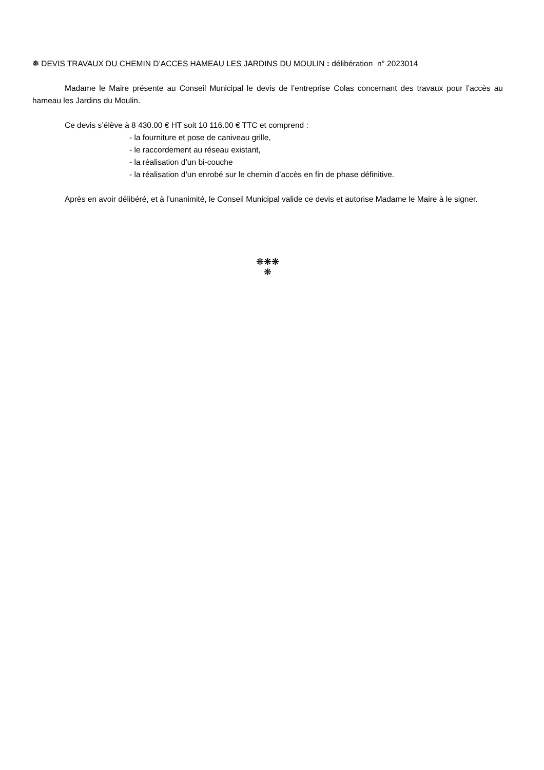❅ DEVIS TRAVAUX DU CHEMIN D’ACCES HAMEAU LES JARDINS DU MOULIN : délibération n° 2023014
Madame le Maire présente au Conseil Municipal le devis de l’entreprise Colas concernant des travaux pour l’accès au hameau les Jardins du Moulin.
Ce devis s’élève à 8 430.00 € HT soit 10 116.00 € TTC et comprend :
- la fourniture et pose de caniveau grille,
- le raccordement au réseau existant,
- la réalisation d’un bi-couche
- la réalisation d’un enrobé sur le chemin d’accès en fin de phase définitive.
Après en avoir délibéré, et à l’unanimité, le Conseil Municipal valide ce devis et autorise Madame le Maire à le signer.
❋❋❋
❋